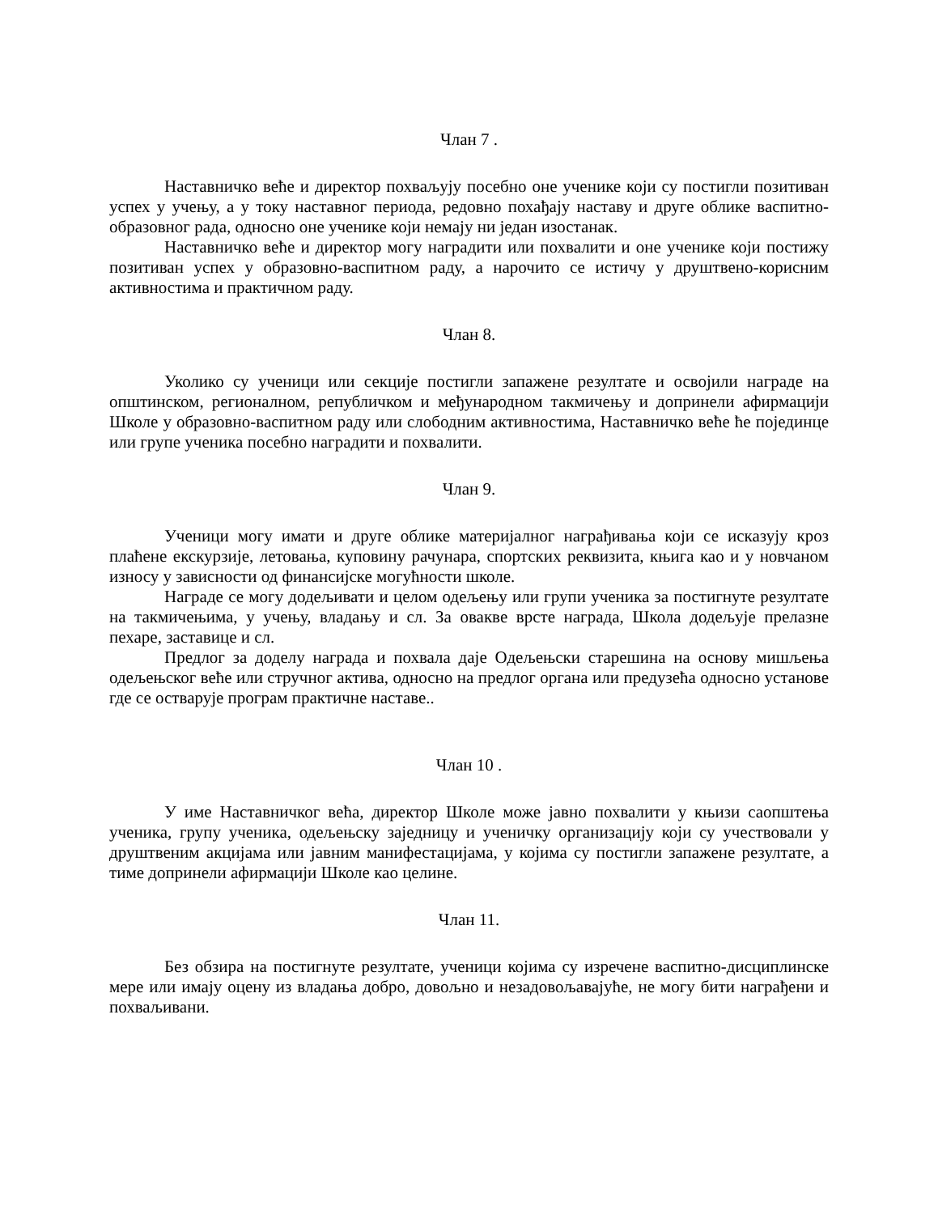Члан 7 .
Наставничко веће и директор похваљују посебно оне ученике који су постигли позитиван успех у учењу, а у току наставног периода, редовно похађају наставу и друге облике васпитно-образовног рада, односно оне ученике који немају ни један изостанак.
Наставничко веће и директор могу наградити или похвалити и оне ученике који постижу позитиван успех у образовно-васпитном раду, а нарочито се истичу у друштвено-корисним активностима и практичном раду.
Члан 8.
Уколико су ученици или секције постигли запажене резултате и освојили награде на општинском, регионалном, републичком и међународном такмичењу и допринели афирмацији Школе у образовно-васпитном раду или слободним активностима, Наставничко веће ће појединце или групе ученика посебно наградити и похвалити.
Члан 9.
Ученици могу имати и друге облике материјалног награђивања који се исказују кроз плаћене екскурзије, летовања, куповину рачунара, спортских реквизита, књига као и у новчаном износу у зависности од финансијске могућности школе.
Награде се могу додељивати и целом одељењу или групи ученика за постигнуте резултате на такмичењима, у учењу, владању и сл. За овакве врсте награда, Школа додељује прелазне пехаре, заставице и сл.
Предлог за доделу награда и похвала даје Одељењски старешина на основу мишљења одељењског веће или стручног актива, односно на предлог органа или предузећа односно установе где се остварује програм практичне наставе..
Члан 10 .
У име Наставничког већа, директор Школе може јавно похвалити у књизи саопштења ученика, групу ученика, одељењску заједницу и ученичку организацију који су учествовали у друштвеним акцијама или јавним манифестацијама, у којима су постигли запажене резултате, а тиме допринели афирмацији Школе као целине.
Члан 11.
Без обзира на постигнуте резултате, ученици којима су изречене васпитно-дисциплинске мере или имају оцену из владања добро, довољно и незадовољавајуће, не могу бити награђени и похваљивани.